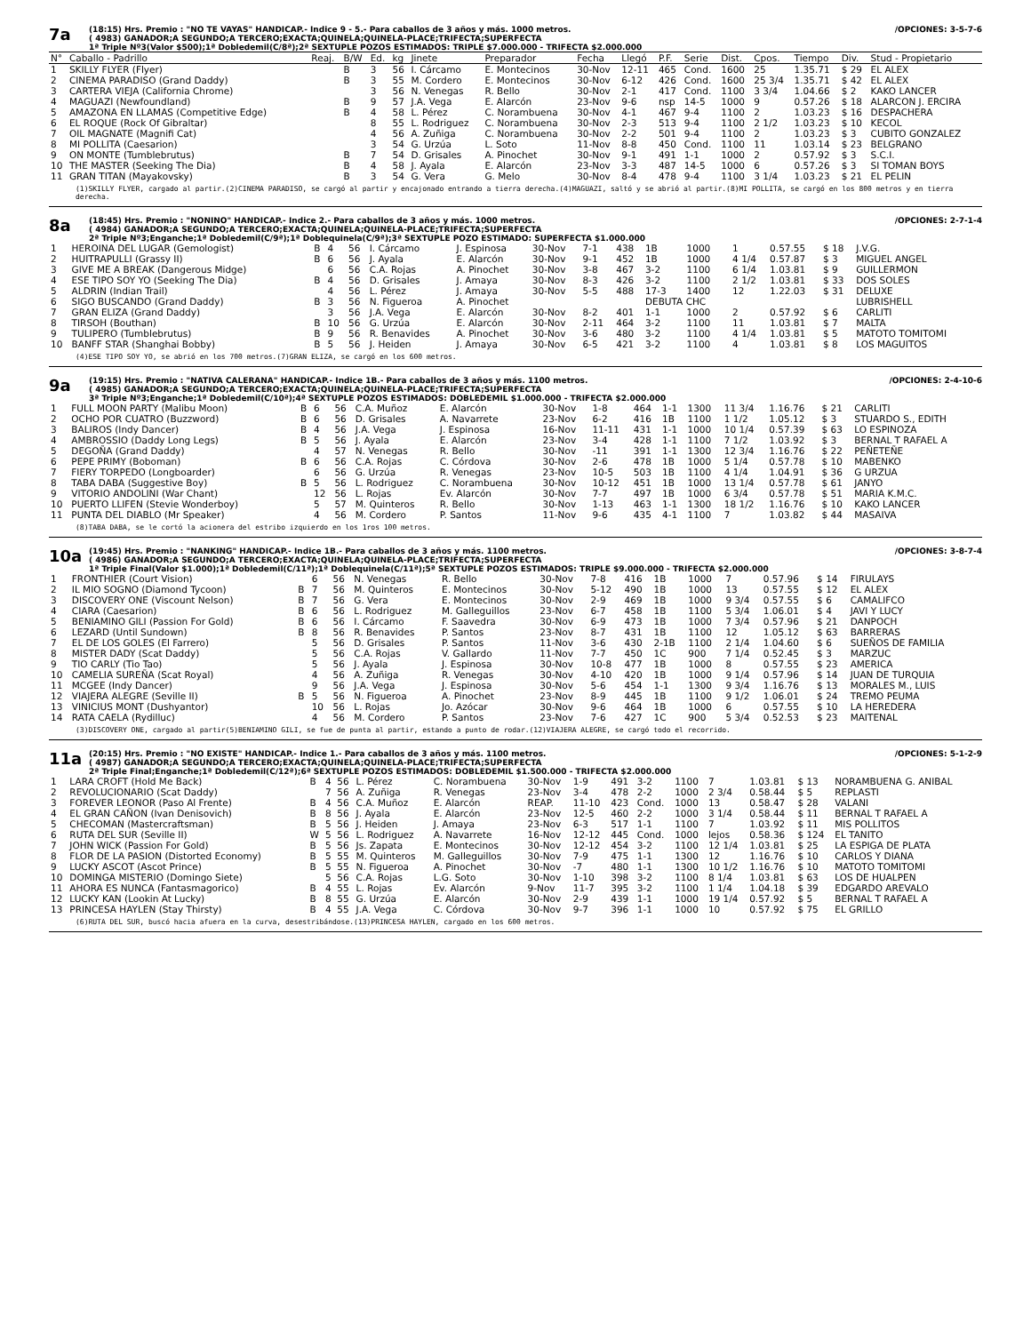7a
(18:15) Hrs. Premio : "NO TE VAYAS" HANDICAP.- Indice 9 - 5.- Para caballos de 3 años y más. 1000 metros.
( 4983) GANADOR;A SEGUNDO;A TERCERO;EXACTA;QUINELA;QUINELA-PLACE;TRIFECTA;SUPERFECTA
1ª Triple Nº3(Valor $500);1ª Dobledemil(C/8ª);2ª SEXTUPLE POZOS ESTIMADOS: TRIPLE $7.000.000 - TRIFECTA $2.000.000
/OPCIONES: 3-5-7-6
| N° | Caballo - Padrillo | Reaj. | B/W | Ed. | kg | Jinete | Preparador | Fecha | Llegó | P.F. | Serie | Dist. | Cpos. | Tiempo | Div. | Stud - Propietario |
| --- | --- | --- | --- | --- | --- | --- | --- | --- | --- | --- | --- | --- | --- | --- | --- | --- |
| 1 | SKILLY FLYER (Flyer) | | B | 3 | 56 | I. Cárcamo | E. Montecinos | 30-Nov | 12-11 | 465 | Cond. | 1600 | 25 | 1.35.71 | $ 29 | EL ALEX |
| 2 | CINEMA PARADISO (Grand Daddy) | | B | 3 | 55 | M. Cordero | E. Montecinos | 30-Nov | 6-12 | 426 | Cond. | 1600 | 25 3/4 | 1.35.71 | $ 42 | EL ALEX |
| 3 | CARTERA VIEJA (California Chrome) | | | 3 | 56 | N. Venegas | R. Bello | 30-Nov | 2-1 | 417 | Cond. | 1100 | 3 3/4 | 1.04.66 | $ 2 | KAKO LANCER |
| 4 | MAGUAZI (Newfoundland) | | B | 9 | 57 | J.A. Vega | E. Alarcón | 23-Nov | 9-6 | nsp | 14-5 | 1000 | 9 | 0.57.26 | $ 18 | ALARCON J. ERCIRA |
| 5 | AMAZONA EN LLAMAS (Competitive Edge) | | B | 4 | 58 | L. Pérez | C. Norambuena | 30-Nov | 4-1 | 467 | 9-4 | 1100 | 2 | 1.03.23 | $ 16 | DESPACHERA |
| 6 | EL ROQUE (Rock Of Gibraltar) | | | 8 | 55 | L. Rodriguez | C. Norambuena | 30-Nov | 2-3 | 513 | 9-4 | 1100 | 2 1/2 | 1.03.23 | $ 10 | KECOL |
| 7 | OIL MAGNATE (Magnifi Cat) | | | 4 | 56 | A. Zuñiga | C. Norambuena | 30-Nov | 2-2 | 501 | 9-4 | 1100 | 2 | 1.03.23 | $ 3 | CUBITO GONZALEZ |
| 8 | MI POLLITA (Caesarion) | | | 3 | 54 | G. Urzúa | L. Soto | 11-Nov | 8-8 | 450 | Cond. | 1100 | 11 | 1.03.14 | $ 23 | BELGRANO |
| 9 | ON MONTE (Tumblebrutus) | | B | 7 | 54 | D. Grisales | A. Pinochet | 30-Nov | 9-1 | 491 | 1-1 | 1000 | 2 | 0.57.92 | $ 3 | S.C.I. |
| 10 | THE MASTER (Seeking The Dia) | | B | 4 | 58 | J. Ayala | E. Alarcón | 23-Nov | 3-3 | 487 | 14-5 | 1000 | 6 | 0.57.26 | $ 3 | SI TOMAN BOYS |
| 11 | GRAN TITAN (Mayakovsky) | | B | 3 | 54 | G. Vera | G. Melo | 30-Nov | 8-4 | 478 | 9-4 | 1100 | 3 1/4 | 1.03.23 | $ 21 | EL PELIN |
(1)SKILLY FLYER, cargado al partir.(2)CINEMA PARADISO, se cargó al partir y encajonado entrando a tierra derecha.(4)MAGUAZI, saltó y se abrió al partir.(8)MI POLLITA, se cargó en los 800 metros y en tierra derecha.
8a
(18:45) Hrs. Premio : "NONINO" HANDICAP.- Indice 2.- Para caballos de 3 años y más. 1000 metros.
( 4984) GANADOR;A SEGUNDO;A TERCERO;EXACTA;QUINELA;QUINELA-PLACE;TRIFECTA;SUPERFECTA
2ª Triple Nº3;Enganche;1ª Dobledemil(C/9ª);1ª Doblequinela(C/9ª);3ª SEXTUPLE POZO ESTIMADO: SUPERFECTA $1.000.000
/OPCIONES: 2-7-1-4
| 1 | HEROINA DEL LUGAR (Gemologist) | B | 4 | 56 | I. Cárcamo | J. Espinosa | 30-Nov | 7-1 | 438 | 1B | 1000 | 1 | 0.57.55 | $ 18 | J.V.G. |
| 2 | HUITRAPULLI (Grassy II) | B | 6 | 56 | J. Ayala | E. Alarcón | 30-Nov | 9-1 | 452 | 1B | 1000 | 4 1/4 | 0.57.87 | $ 3 | MIGUEL ANGEL |
| 3 | GIVE ME A BREAK (Dangerous Midge) | | 6 | 56 | C.A. Rojas | A. Pinochet | 30-Nov | 3-8 | 467 | 3-2 | 1100 | 6 1/4 | 1.03.81 | $ 9 | GUILLERMON |
| 4 | ESE TIPO SOY YO (Seeking The Dia) | B | 4 | 56 | D. Grisales | J. Amaya | 30-Nov | 8-3 | 426 | 3-2 | 1100 | 2 1/2 | 1.03.81 | $ 33 | DOS SOLES |
| 5 | ALDRIN (Indian Trail) | | 4 | 56 | L. Pérez | J. Amaya | 30-Nov | 5-5 | 488 | 17-3 | 1400 | 12 | 1.22.03 | $ 31 | DELUXE |
| 6 | SIGO BUSCANDO (Grand Daddy) | B | 3 | 56 | N. Figueroa | A. Pinochet | | | | DEBUTA CHC | | | | | LUBRISHELL |
| 7 | GRAN ELIZA (Grand Daddy) | | 3 | 56 | J.A. Vega | E. Alarcón | 30-Nov | 8-2 | 401 | 1-1 | 1000 | 2 | 0.57.92 | $ 6 | CARLITI |
| 8 | TIRSOH (Bouthan) | B | 10 | 56 | G. Urzúa | E. Alarcón | 30-Nov | 2-11 | 464 | 3-2 | 1100 | 11 | 1.03.81 | $ 7 | MALTA |
| 9 | TULIPERO (Tumblebrutus) | B | 9 | 56 | R. Benavides | A. Pinochet | 30-Nov | 3-6 | 480 | 3-2 | 1100 | 4 1/4 | 1.03.81 | $ 5 | MATOTO TOMITOMI |
| 10 | BANFF STAR (Shanghai Bobby) | B | 5 | 56 | J. Heiden | J. Amaya | 30-Nov | 6-5 | 421 | 3-2 | 1100 | 4 | 1.03.81 | $ 8 | LOS MAGUITOS |
(4)ESE TIPO SOY YO, se abrió en los 700 metros.(7)GRAN ELIZA, se cargó en los 600 metros.
9a
(19:15) Hrs. Premio : "NATIVA CALERANA" HANDICAP.- Indice 1B.- Para caballos de 3 años y más. 1100 metros.
( 4985) GANADOR;A SEGUNDO;A TERCERO;EXACTA;QUINELA;QUINELA-PLACE;TRIFECTA;SUPERFECTA
3ª Triple Nº3;Enganche;1ª Dobledemil(C/10ª);4ª SEXTUPLE POZOS ESTIMADOS: DOBLEDEMIL $1.000.000 - TRIFECTA $2.000.000
/OPCIONES: 2-4-10-6
| 1 | FULL MOON PARTY (Malibu Moon) | B | 6 | 56 | C.A. Muñoz | E. Alarcón | 30-Nov | 1-8 | 464 | 1-1 | 1300 | 11 3/4 | 1.16.76 | $ 21 | CARLITI |
| 2 | OCHO POR CUATRO (Buzzword) | B | 6 | 56 | D. Grisales | A. Navarrete | 23-Nov | 6-2 | 416 | 1B | 1100 | 1 1/2 | 1.05.12 | $ 3 | STUARDO S., EDITH |
| 3 | BALIROS (Indy Dancer) | B | 4 | 56 | J.A. Vega | J. Espinosa | 16-Nov | 11-11 | 431 | 1-1 | 1000 | 10 1/4 | 0.57.39 | $ 63 | LO ESPINOZA |
| 4 | AMBROSSIO (Daddy Long Legs) | B | 5 | 56 | J. Ayala | E. Alarcón | 23-Nov | 3-4 | 428 | 1-1 | 1100 | 7 1/2 | 1.03.92 | $ 3 | BERNAL T RAFAEL A |
| 5 | DEGOÑA (Grand Daddy) | | 4 | 57 | N. Venegas | R. Bello | 30-Nov | -11 | 391 | 1-1 | 1300 | 12 3/4 | 1.16.76 | $ 22 | PEÑETEÑE |
| 6 | PEPE PRIMY (Boboman) | B | 6 | 56 | C.A. Rojas | C. Córdova | 30-Nov | 2-6 | 478 | 1B | 1000 | 5 1/4 | 0.57.78 | $ 10 | MABENKO |
| 7 | FIERY TORPEDO (Longboarder) | | 6 | 56 | G. Urzúa | R. Venegas | 23-Nov | 10-5 | 503 | 1B | 1100 | 4 1/4 | 1.04.91 | $ 36 | G URZUA |
| 8 | TABA DABA (Suggestive Boy) | B | 5 | 56 | L. Rodriguez | C. Norambuena | 30-Nov | 10-12 | 451 | 1B | 1000 | 13 1/4 | 0.57.78 | $ 61 | JANYO |
| 9 | VITORIO ANDOLINI (War Chant) | | 12 | 56 | L. Rojas | Ev. Alarcón | 30-Nov | 7-7 | 497 | 1B | 1000 | 6 3/4 | 0.57.78 | $ 51 | MARIA K.M.C. |
| 10 | PUERTO LLIFEN (Stevie Wonderboy) | | 5 | 57 | M. Quinteros | R. Bello | 30-Nov | 1-13 | 463 | 1-1 | 1300 | 18 1/2 | 1.16.76 | $ 10 | KAKO LANCER |
| 11 | PUNTA DEL DIABLO (Mr Speaker) | | 4 | 56 | M. Cordero | P. Santos | 11-Nov | 9-6 | 435 | 4-1 | 1100 | 7 | 1.03.82 | $ 44 | MASAIVA |
(8)TABA DABA, se le cortó la acionera del estribo izquierdo en los 1ros 100 metros.
10a
(19:45) Hrs. Premio : "NANKING" HANDICAP.- Indice 1B.- Para caballos de 3 años y más. 1100 metros.
( 4986) GANADOR;A SEGUNDO;A TERCERO;EXACTA;QUINELA;QUINELA-PLACE;TRIFECTA;SUPERFECTA
1ª Triple Final(Valor $1.000);1ª Dobledemil(C/11ª);1ª Doblequinela(C/11ª);5ª SEXTUPLE POZOS ESTIMADOS: TRIPLE $9.000.000 - TRIFECTA $2.000.000
/OPCIONES: 3-8-7-4
| 1 | FRONTHIER (Court Vision) | | 6 | 56 | N. Venegas | R. Bello | 30-Nov | 7-8 | 416 | 1B | 1000 | 7 | 0.57.96 | $ 14 | FIRULAYS |
| 2 | IL MIO SOGNO (Diamond Tycoon) | B | 7 | 56 | M. Quinteros | E. Montecinos | 30-Nov | 5-12 | 490 | 1B | 1000 | 13 | 0.57.55 | $ 12 | EL ALEX |
| 3 | DISCOVERY ONE (Viscount Nelson) | B | 7 | 56 | G. Vera | E. Montecinos | 30-Nov | 2-9 | 469 | 1B | 1000 | 9 3/4 | 0.57.55 | $ 6 | CAMALIFCO |
| 4 | CIARA (Caesarion) | B | 6 | 56 | L. Rodriguez | M. Galleguillos | 23-Nov | 6-7 | 458 | 1B | 1100 | 5 3/4 | 1.06.01 | $ 4 | JAVI Y LUCY |
| 5 | BENIAMINO GILI (Passion For Gold) | B | 6 | 56 | I. Cárcamo | F. Saavedra | 30-Nov | 6-9 | 473 | 1B | 1000 | 7 3/4 | 0.57.96 | $ 21 | DANPOCH |
| 6 | LEZARD (Until Sundown) | B | 8 | 56 | R. Benavides | P. Santos | 23-Nov | 8-7 | 431 | 1B | 1100 | 12 | 1.05.12 | $ 63 | BARRERAS |
| 7 | EL DE LOS GOLES (El Farrero) | | 5 | 56 | D. Grisales | P. Santos | 11-Nov | 3-6 | 430 | 2-1B | 1100 | 2 1/4 | 1.04.60 | $ 6 | SUEÑOS DE FAMILIA |
| 8 | MISTER DADY (Scat Daddy) | | 5 | 56 | C.A. Rojas | V. Gallardo | 11-Nov | 7-7 | 450 | 1C | 900 | 7 1/4 | 0.52.45 | $ 3 | MARZUC |
| 9 | TIO CARLY (Tio Tao) | | 5 | 56 | J. Ayala | J. Espinosa | 30-Nov | 10-8 | 477 | 1B | 1000 | 8 | 0.57.55 | $ 23 | AMERICA |
| 10 | CAMELIA SUREÑA (Scat Royal) | | 4 | 56 | A. Zuñiga | R. Venegas | 30-Nov | 4-10 | 420 | 1B | 1000 | 9 1/4 | 0.57.96 | $ 14 | JUAN DE TURQUIA |
| 11 | MCGEE (Indy Dancer) | | 9 | 56 | J.A. Vega | J. Espinosa | 30-Nov | 5-6 | 454 | 1-1 | 1300 | 9 3/4 | 1.16.76 | $ 13 | MORALES M., LUIS |
| 12 | VIAJERA ALEGRE (Seville II) | B | 5 | 56 | N. Figueroa | A. Pinochet | 23-Nov | 8-9 | 445 | 1B | 1100 | 9 1/2 | 1.06.01 | $ 24 | TREMO PEUMA |
| 13 | VINICIUS MONT (Dushyantor) | | 10 | 56 | L. Rojas | Jo. Azócar | 30-Nov | 9-6 | 464 | 1B | 1000 | 6 | 0.57.55 | $ 10 | LA HEREDERA |
| 14 | RATA CAELA (Rydilluc) | | 4 | 56 | M. Cordero | P. Santos | 23-Nov | 7-6 | 427 | 1C | 900 | 5 3/4 | 0.52.53 | $ 23 | MAITENAL |
(3)DISCOVERY ONE, cargado al partir(5)BENIAMINO GILI, se fue de punta al partir, estando a punto de rodar.(12)VIAJERA ALEGRE, se cargó todo el recorrido.
11a
(20:15) Hrs. Premio : "NO EXISTE" HANDICAP.- Indice 1.- Para caballos de 3 años y más. 1100 metros.
( 4987) GANADOR;A SEGUNDO;A TERCERO;EXACTA;QUINELA;QUINELA-PLACE;TRIFECTA;SUPERFECTA
2ª Triple Final;Enganche;1ª Dobledemil(C/12ª);6ª SEXTUPLE POZOS ESTIMADOS: DOBLEDEMIL $1.500.000 - TRIFECTA $2.000.000
/OPCIONES: 5-1-2-9
| 1 | LARA CROFT (Hold Me Back) | B | 4 | 56 | L. Pérez | C. Norambuena | 30-Nov | 1-9 | 491 | 3-2 | 1100 | 7 | 1.03.81 | $ 13 | NORAMBUENA G. ANIBAL |
| 2 | REVOLUCIONARIO (Scat Daddy) | | 7 | 56 | A. Zuñiga | R. Venegas | 23-Nov | 3-4 | 478 | 2-2 | 1000 | 2 3/4 | 0.58.44 | $ 5 | REPLASTI |
| 3 | FOREVER LEONOR (Paso Al Frente) | B | 4 | 56 | C.A. Muñoz | E. Alarcón | REAP. | 11-10 | 423 | Cond. | 1000 | 13 | 0.58.47 | $ 28 | VALANI |
| 4 | EL GRAN CAÑON (Ivan Denisovich) | B | 8 | 56 | J. Ayala | E. Alarcón | 23-Nov | 12-5 | 460 | 2-2 | 1000 | 3 1/4 | 0.58.44 | $ 11 | BERNAL T RAFAEL A |
| 5 | CHECOMAN (Mastercraftsman) | B | 5 | 56 | J. Heiden | J. Amaya | 23-Nov | 6-3 | 517 | 1-1 | 1100 | 7 | 1.03.92 | $ 11 | MIS POLLITOS |
| 6 | RUTA DEL SUR (Seville II) | W | 5 | 56 | L. Rodriguez | A. Navarrete | 16-Nov | 12-12 | 445 | Cond. | 1000 | lejos | 0.58.36 | $ 124 | EL TANITO |
| 7 | JOHN WICK (Passion For Gold) | B | 5 | 56 | Js. Zapata | E. Montecinos | 30-Nov | 12-12 | 454 | 3-2 | 1100 | 12 1/4 | 1.03.81 | $ 25 | LA ESPIGA DE PLATA |
| 8 | FLOR DE LA PASION (Distorted Economy) | B | 5 | 55 | M. Quinteros | M. Galleguillos | 30-Nov | 7-9 | 475 | 1-1 | 1300 | 12 | 1.16.76 | $ 10 | CARLOS Y DIANA |
| 9 | LUCKY ASCOT (Ascot Prince) | B | 5 | 55 | N. Figueroa | A. Pinochet | 30-Nov | -7 | 480 | 1-1 | 1300 | 10 1/2 | 1.16.76 | $ 10 | MATOTO TOMITOMI |
| 10 | DOMINGA MISTERIO (Domingo Siete) | | 5 | 56 | C.A. Rojas | L.G. Soto | 30-Nov | 1-10 | 398 | 3-2 | 1100 | 8 1/4 | 1.03.81 | $ 63 | LOS DE HUALPEN |
| 11 | AHORA ES NUNCA (Fantasmagorico) | B | 4 | 55 | L. Rojas | Ev. Alarcón | 9-Nov | 11-7 | 395 | 3-2 | 1100 | 1 1/4 | 1.04.18 | $ 39 | EDGARDO AREVALO |
| 12 | LUCKY KAN (Lookin At Lucky) | B | 8 | 55 | G. Urzúa | E. Alarcón | 30-Nov | 2-9 | 439 | 1-1 | 1000 | 19 1/4 | 0.57.92 | $ 5 | BERNAL T RAFAEL A |
| 13 | PRINCESA HAYLEN (Stay Thirsty) | B | 4 | 55 | J.A. Vega | C. Córdova | 30-Nov | 9-7 | 396 | 1-1 | 1000 | 10 | 0.57.92 | $ 75 | EL GRILLO |
(6)RUTA DEL SUR, buscó hacia afuera en la curva, desestribándose.(13)PRINCESA HAYLEN, cargado en los 600 metros.